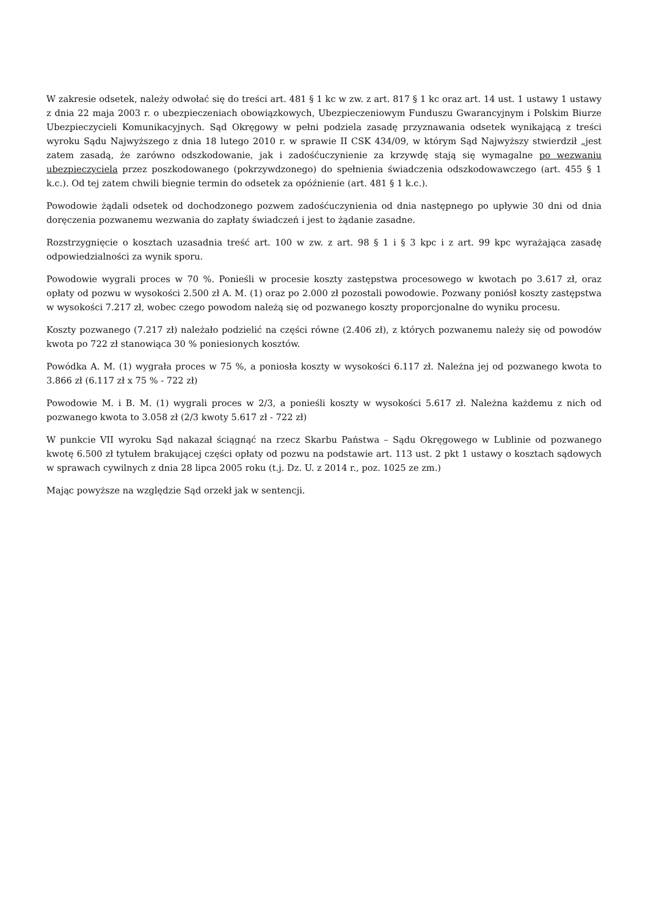W zakresie odsetek, należy odwołać się do treści art. 481 § 1 kc w zw. z art. 817 § 1 kc oraz art. 14 ust. 1 ustawy 1 ustawy z dnia 22 maja 2003 r. o ubezpieczeniach obowiązkowych, Ubezpieczeniowym Funduszu Gwarancyjnym i Polskim Biurze Ubezpieczycieli Komunikacyjnych. Sąd Okręgowy w pełni podziela zasadę przyznawania odsetek wynikającą z treści wyroku Sądu Najwyższego z dnia 18 lutego 2010 r. w sprawie II CSK 434/09, w którym Sąd Najwyższy stwierdził „jest zatem zasadą, że zarówno odszkodowanie, jak i zadośćuczynienie za krzywdę stają się wymagalne po wezwaniu ubezpieczyciela przez poszkodowanego (pokrzywdzonego) do spełnienia świadczenia odszkodowawczego (art. 455 § 1 k.c.). Od tej zatem chwili biegnie termin do odsetek za opóźnienie (art. 481 § 1 k.c.).
Powodowie żądali odsetek od dochodzonego pozwem zadośćuczynienia od dnia następnego po upływie 30 dni od dnia doręczenia pozwanemu wezwania do zapłaty świadczeń i jest to żądanie zasadne.
Rozstrzygnięcie o kosztach uzasadnia treść art. 100 w zw. z art. 98 § 1 i § 3 kpc i z art. 99 kpc wyrażająca zasadę odpowiedzialności za wynik sporu.
Powodowie wygrali proces w 70 %. Ponieśli w procesie koszty zastępstwa procesowego w kwotach po 3.617 zł, oraz opłaty od pozwu w wysokości 2.500 zł A. M. (1) oraz po 2.000 zł pozostali powodowie. Pozwany poniósł koszty zastępstwa w wysokości 7.217 zł, wobec czego powodom należą się od pozwanego koszty proporcjonalne do wyniku procesu.
Koszty pozwanego (7.217 zł) należało podzielić na części równe (2.406 zł), z których pozwanemu należy się od powodów kwota po 722 zł stanowiąca 30 % poniesionych kosztów.
Powódka A. M. (1) wygrała proces w 75 %, a poniosła koszty w wysokości 6.117 zł. Należna jej od pozwanego kwota to 3.866 zł (6.117 zł x 75 % - 722 zł)
Powodowie M. i B. M. (1) wygrali proces w 2/3, a ponieśli koszty w wysokości 5.617 zł. Należna każdemu z nich od pozwanego kwota to 3.058 zł (2/3 kwoty 5.617 zł - 722 zł)
W punkcie VII wyroku Sąd nakazał ściągnąć na rzecz Skarbu Państwa – Sądu Okręgowego w Lublinie od pozwanego kwotę 6.500 zł tytułem brakującej części opłaty od pozwu na podstawie art. 113 ust. 2 pkt 1 ustawy o kosztach sądowych w sprawach cywilnych z dnia 28 lipca 2005 roku (t.j. Dz. U. z 2014 r., poz. 1025 ze zm.)
Mając powyższe na względzie Sąd orzekł jak w sentencji.